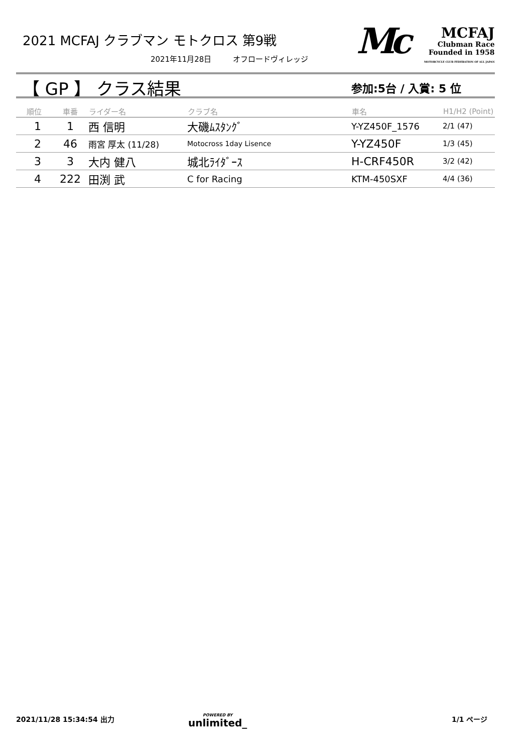2021 MCFAJ クラブマン モトクロス 第9戦
2021年11月28日 オフロードヴィレッジ
Mc
MCFAJ
Clubman Race
Founded in 1958
MOTORCYCLE CLUB FEDERATION OF ALL JAPAN
【 GP 】 クラス結果 参加:5台 / 入賞: 5 位
| 順位 | 車番 | ライダー名 | クラブ名 | 車名 | H1/H2 (Point) |
| --- | --- | --- | --- | --- | --- |
| 1 | 1 | 西 信明 | 大磯ﾑｽﾀﾝｸﾞ | Y-YZ450F_1576 | 2/1 (47) |
| 2 | 46 | 雨宮 厚太 (11/28) | Motocross 1day Lisence | Y-YZ450F | 1/3 (45) |
| 3 | 3 | 大内 健八 | 城北ﾗｲﾀﾞｰｽ | H-CRF450R | 3/2 (42) |
| 4 | 222 | 田渕 武 | C for Racing | KTM-450SXF | 4/4 (36) |
2021/11/28 15:34:54 出力
POWERED BY
unlimited_
1/1 ページ